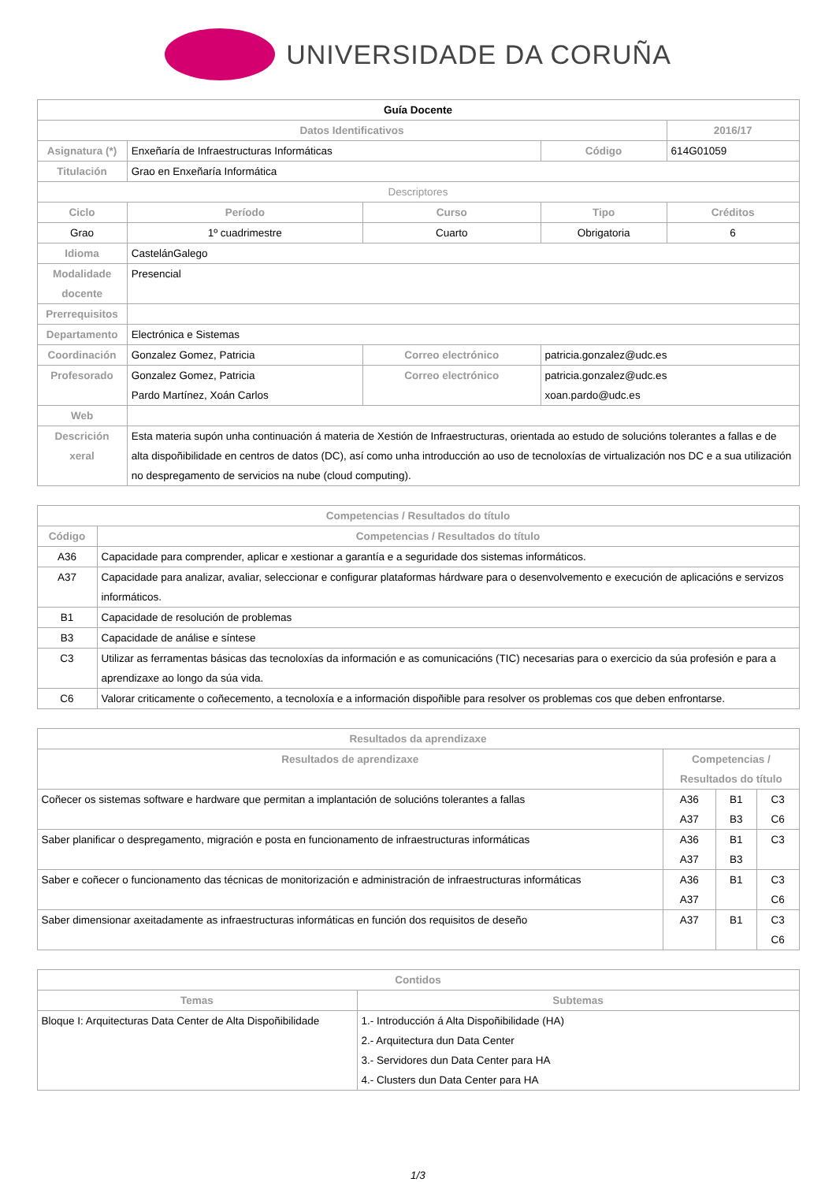UNIVERSIDADE DA CORUÑA
| Guía Docente | | | | | |
| --- | --- | --- | --- | --- | --- |
| Datos Identificativos | | | | | 2016/17 |
| Asignatura (*) | Enxeñaría de Infraestructuras Informáticas | | | Código | 614G01059 |
| Titulación | Grao en Enxeñaría Informática | | | | |
| Descriptores | | | | | |
| Ciclo | | Período | Curso | Tipo | Créditos |
| Grao | | 1º cuadrimestre | Cuarto | Obrigatoria | 6 |
| Idioma | CastelánGalego | | | | |
| Modalidade docente | Presencial | | | | |
| Prerrequisitos | | | | | |
| Departamento | Electrónica e Sistemas | | | | |
| Coordinación | Gonzalez Gomez, Patricia | | Correo electrónico | patricia.gonzalez@udc.es | |
| Profesorado | Gonzalez Gomez, Patricia Pardo Martínez, Xoán Carlos | | Correo electrónico | patricia.gonzalez@udc.es xoan.pardo@udc.es | |
| Web | | | | | |
| Descrición xeral | Esta materia supón unha continuación á materia de Xestión de Infraestructuras, orientada ao estudo de solucións tolerantes a fallas e de alta dispoñibilidade en centros de datos (DC), así como unha introducción ao uso de tecnoloxías de virtualización nos DC e a sua utilización no despregamento de servicios na nube (cloud computing). | | | | |
| Competencias / Resultados do título | |
| --- | --- |
| Código | Competencias / Resultados do título |
| A36 | Capacidade para comprender, aplicar e xestionar a garantía e a seguridade dos sistemas informáticos. |
| A37 | Capacidade para analizar, avaliar, seleccionar e configurar plataformas hárdware para o desenvolvemento e execución de aplicacións e servizos informáticos. |
| B1 | Capacidade de resolución de problemas |
| B3 | Capacidade de análise e síntese |
| C3 | Utilizar as ferramentas básicas das tecnoloxías da información e as comunicacións (TIC) necesarias para o exercicio da súa profesión e para a aprendizaxe ao longo da súa vida. |
| C6 | Valorar criticamente o coñecemento, a tecnoloxía e a información dispoñible para resolver os problemas cos que deben enfrontarse. |
| Resultados da aprendizaxe | | | |
| --- | --- | --- | --- |
| Resultados de aprendizaxe | Competencias / Resultados do título | | |
| Coñecer os sistemas software e hardware que permitan a implantación de solucións tolerantes a fallas | A36 A37 | B1 B3 | C3 C6 |
| Saber planificar o despregamento, migración e posta en funcionamento de infraestructuras informáticas | A36 A37 | B1 B3 | C3 |
| Saber e coñecer o funcionamento das técnicas de monitorización e administración de infraestructuras informáticas | A36 A37 | B1 | C3 C6 |
| Saber dimensionar axeitadamente as infraestructuras informáticas en función dos requisitos de deseño | A37 | B1 | C3 C6 |
| Contidos | |
| --- | --- |
| Temas | Subtemas |
| Bloque I: Arquitecturas Data Center de Alta Dispoñibilidade | 1.- Introducción á Alta Dispoñibilidade (HA) 2.- Arquitectura dun Data Center 3.- Servidores dun Data Center para HA 4.- Clusters dun Data Center para HA |
1/3